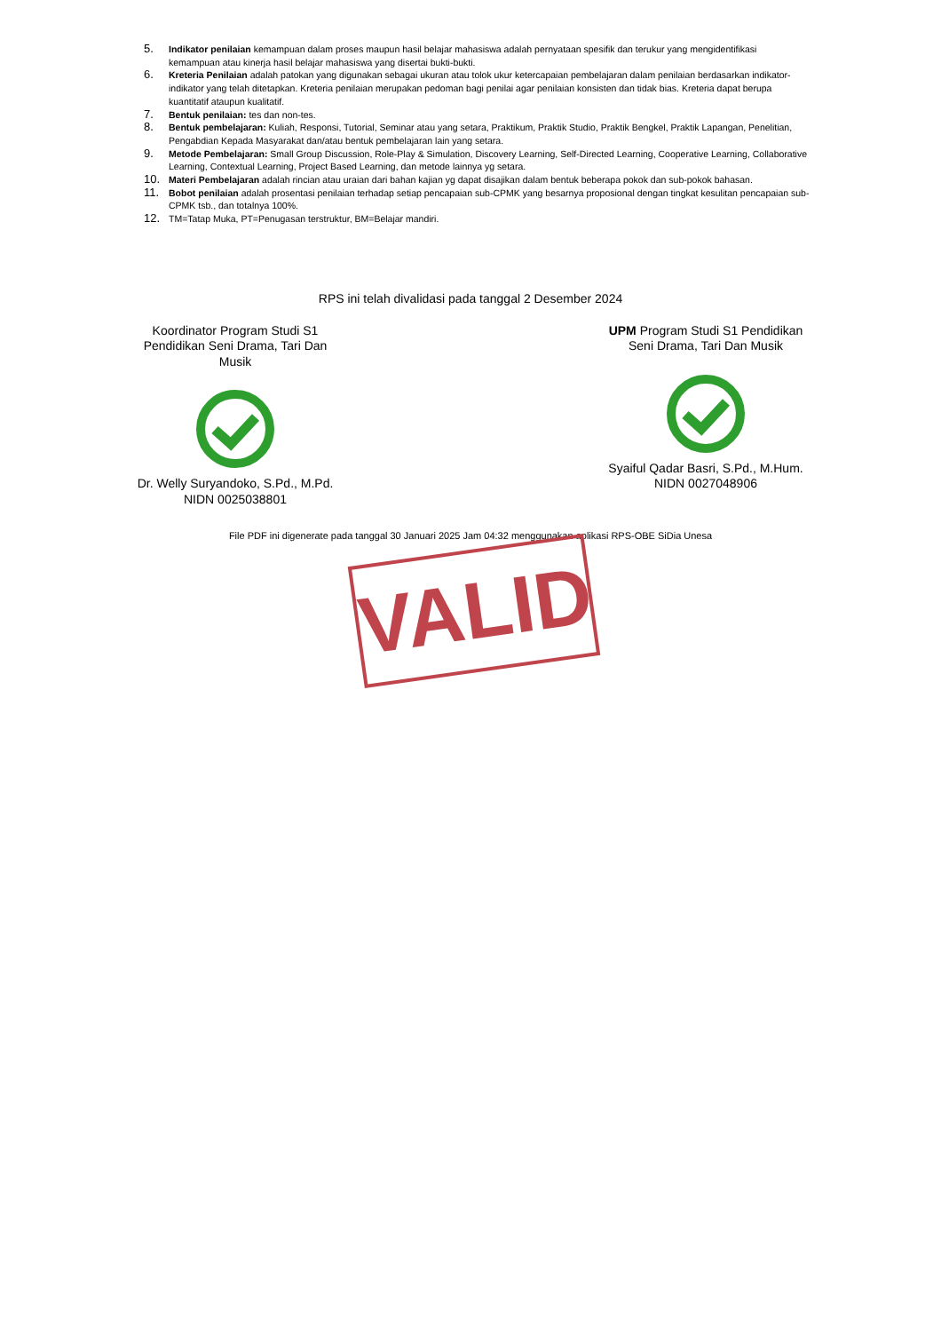5. Indikator penilaian kemampuan dalam proses maupun hasil belajar mahasiswa adalah pernyataan spesifik dan terukur yang mengidentifikasi kemampuan atau kinerja hasil belajar mahasiswa yang disertai bukti-bukti.
6. Kreteria Penilaian adalah patokan yang digunakan sebagai ukuran atau tolok ukur ketercapaian pembelajaran dalam penilaian berdasarkan indikator-indikator yang telah ditetapkan. Kreteria penilaian merupakan pedoman bagi penilai agar penilaian konsisten dan tidak bias. Kreteria dapat berupa kuantitatif ataupun kualitatif.
7. Bentuk penilaian: tes dan non-tes.
8. Bentuk pembelajaran: Kuliah, Responsi, Tutorial, Seminar atau yang setara, Praktikum, Praktik Studio, Praktik Bengkel, Praktik Lapangan, Penelitian, Pengabdian Kepada Masyarakat dan/atau bentuk pembelajaran lain yang setara.
9. Metode Pembelajaran: Small Group Discussion, Role-Play & Simulation, Discovery Learning, Self-Directed Learning, Cooperative Learning, Collaborative Learning, Contextual Learning, Project Based Learning, dan metode lainnya yg setara.
10. Materi Pembelajaran adalah rincian atau uraian dari bahan kajian yg dapat disajikan dalam bentuk beberapa pokok dan sub-pokok bahasan.
11. Bobot penilaian adalah prosentasi penilaian terhadap setiap pencapaian sub-CPMK yang besarnya proposional dengan tingkat kesulitan pencapaian sub-CPMK tsb., dan totalnya 100%.
12. TM=Tatap Muka, PT=Penugasan terstruktur, BM=Belajar mandiri.
RPS ini telah divalidasi pada tanggal 2 Desember 2024
Koordinator Program Studi S1 Pendidikan Seni Drama, Tari Dan Musik Dr. Welly Suryandoko, S.Pd., M.Pd.
NIDN 0025038801
UPM Program Studi S1 Pendidikan Seni Drama, Tari Dan Musik Syaiful Qadar Basri, S.Pd., M.Hum.
NIDN 0027048906
File PDF ini digenerate pada tanggal 30 Januari 2025 Jam 04:32 menggunakan aplikasi RPS-OBE SiDia Unesa
VALID